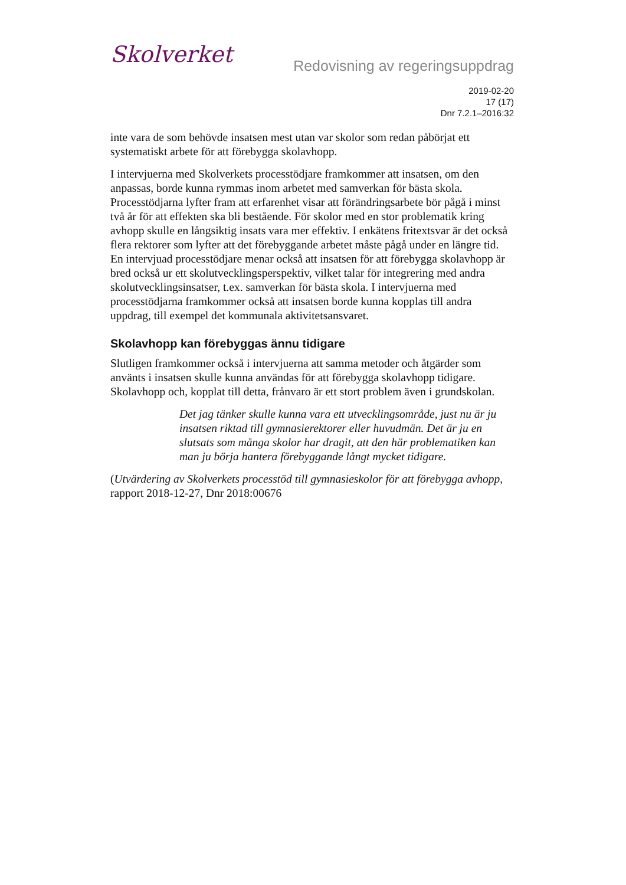Skolverket
Redovisning av regeringsuppdrag
2019-02-20
17 (17)
Dnr 7.2.1–2016:32
inte vara de som behövde insatsen mest utan var skolor som redan påbörjat ett systematiskt arbete för att förebygga skolavhopp.
I intervjuerna med Skolverkets processtödjare framkommer att insatsen, om den anpassas, borde kunna rymmas inom arbetet med samverkan för bästa skola. Processtödjarna lyfter fram att erfarenhet visar att förändringsarbete bör pågå i minst två år för att effekten ska bli bestående. För skolor med en stor problematik kring avhopp skulle en långsiktig insats vara mer effektiv. I enkätens fritextsvar är det också flera rektorer som lyfter att det förebyggande arbetet måste pågå under en längre tid. En intervjuad processtödjare menar också att insatsen för att förebygga skolavhopp är bred också ur ett skolutvecklingsperspektiv, vilket talar för integrering med andra skolutvecklingsinsatser, t.ex. samverkan för bästa skola. I intervjuerna med processtödjarna framkommer också att insatsen borde kunna kopplas till andra uppdrag, till exempel det kommunala aktivitetsansvaret.
Skolavhopp kan förebyggas ännu tidigare
Slutligen framkommer också i intervjuerna att samma metoder och åtgärder som använts i insatsen skulle kunna användas för att förebygga skolavhopp tidigare. Skolavhopp och, kopplat till detta, frånvaro är ett stort problem även i grundskolan.
Det jag tänker skulle kunna vara ett utvecklingsområde, just nu är ju insatsen riktad till gymnasierektorer eller huvudmän. Det är ju en slutsats som många skolor har dragit, att den här problematiken kan man ju börja hantera förebyggande långt mycket tidigare.
(Utvärdering av Skolverkets processtöd till gymnasieskolor för att förebygga avhopp, rapport 2018-12-27, Dnr 2018:00676